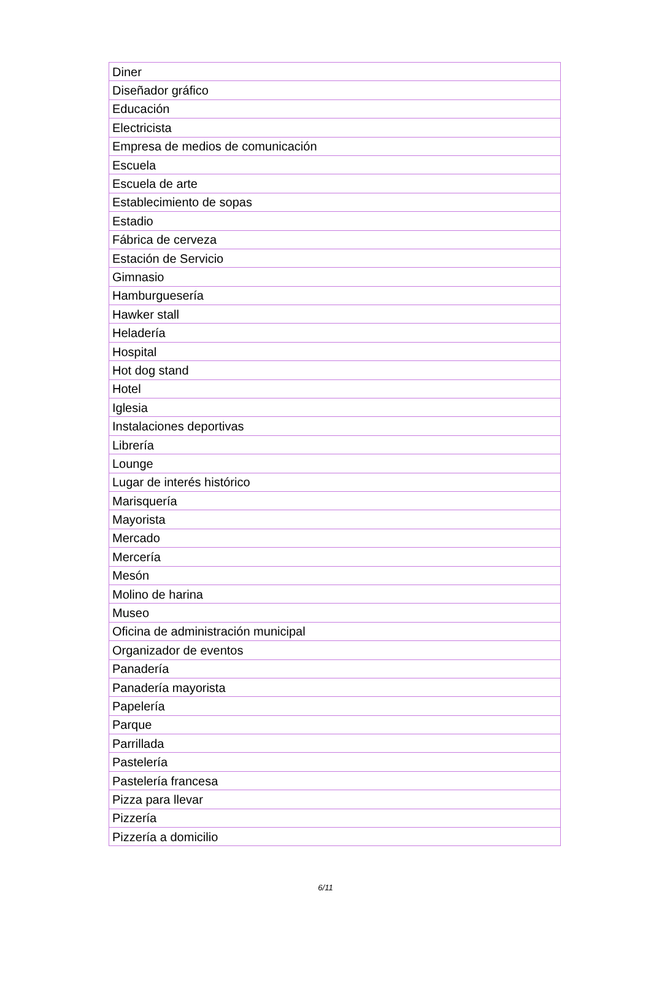| Diner |
| Diseñador gráfico |
| Educación |
| Electricista |
| Empresa de medios de comunicación |
| Escuela |
| Escuela de arte |
| Establecimiento de sopas |
| Estadio |
| Fábrica de cerveza |
| Estación de Servicio |
| Gimnasio |
| Hamburguesería |
| Hawker stall |
| Heladería |
| Hospital |
| Hot dog stand |
| Hotel |
| Iglesia |
| Instalaciones deportivas |
| Librería |
| Lounge |
| Lugar de interés histórico |
| Marisquería |
| Mayorista |
| Mercado |
| Mercería |
| Mesón |
| Molino de harina |
| Museo |
| Oficina de administración municipal |
| Organizador de eventos |
| Panadería |
| Panadería mayorista |
| Papelería |
| Parque |
| Parrillada |
| Pastelería |
| Pastelería francesa |
| Pizza para llevar |
| Pizzería |
| Pizzería a domicilio |
6/11